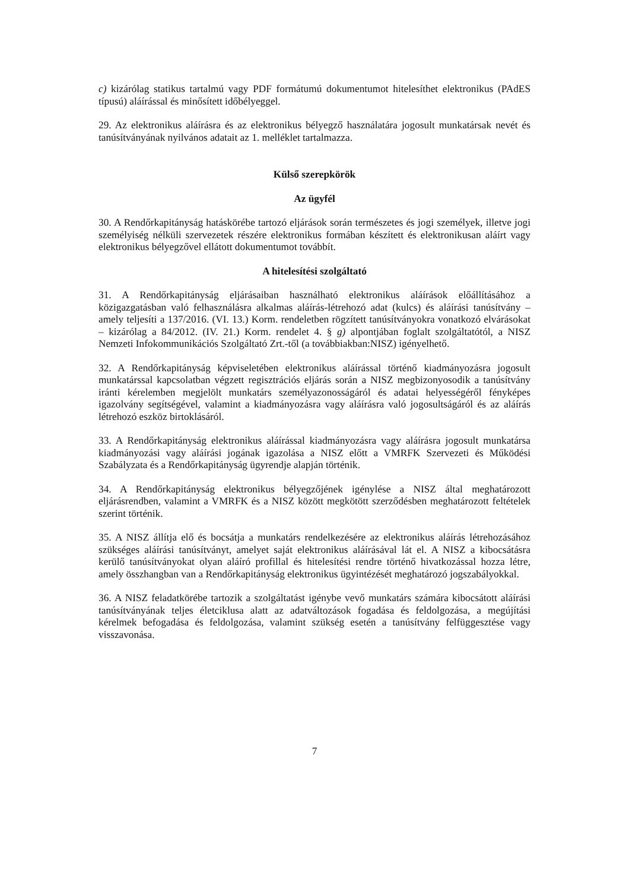c) kizárólag statikus tartalmú vagy PDF formátumú dokumentumot hitelesíthet elektronikus (PAdES típusú) aláírással és minősített időbélyeggel.
29. Az elektronikus aláírásra és az elektronikus bélyegző használatára jogosult munkatársak nevét és tanúsítványának nyilvános adatait az 1. melléklet tartalmazza.
Külső szerepkörök
Az ügyfél
30. A Rendőrkapitányság hatáskörébe tartozó eljárások során természetes és jogi személyek, illetve jogi személyiség nélküli szervezetek részére elektronikus formában készített és elektronikusan aláírt vagy elektronikus bélyegzővel ellátott dokumentumot továbbít.
A hitelesítési szolgáltató
31. A Rendőrkapitányság eljárásaiban használható elektronikus aláírások előállításához a közigazgatásban való felhasználásra alkalmas aláírás-létrehozó adat (kulcs) és aláírási tanúsítvány – amely teljesíti a 137/2016. (VI. 13.) Korm. rendeletben rögzített tanúsítványokra vonatkozó elvárásokat – kizárólag a 84/2012. (IV. 21.) Korm. rendelet 4. § g) alpontjában foglalt szolgáltatótól, a NISZ Nemzeti Infokommunikációs Szolgáltató Zrt.-től (a továbbiakban:NISZ) igényelhető.
32. A Rendőrkapitányság képviseletében elektronikus aláírással történő kiadmányozásra jogosult munkatárssal kapcsolatban végzett regisztrációs eljárás során a NISZ megbizonyosodik a tanúsítvány iránti kérelemben megjelölt munkatárs személyazonosságáról és adatai helyességéről fényképes igazolvány segítségével, valamint a kiadmányozásra vagy aláírásra való jogosultságáról és az aláírás létrehozó eszköz birtoklásáról.
33. A Rendőrkapitányság elektronikus aláírással kiadmányozásra vagy aláírásra jogosult munkatársa kiadmányozási vagy aláírási jogának igazolása a NISZ előtt a VMRFK Szervezeti és Működési Szabályzata és a Rendőrkapitányság ügyrendje alapján történik.
34. A Rendőrkapitányság elektronikus bélyegzőjének igénylése a NISZ által meghatározott eljárásrendben, valamint a VMRFK és a NISZ között megkötött szerződésben meghatározott feltételek szerint történik.
35. A NISZ állítja elő és bocsátja a munkatárs rendelkezésére az elektronikus aláírás létrehozásához szükséges aláírási tanúsítványt, amelyet saját elektronikus aláírásával lát el. A NISZ a kibocsátásra kerülő tanúsítványokat olyan aláíró profillal és hitelesítési rendre történő hivatkozással hozza létre, amely összhangban van a Rendőrkapitányság elektronikus ügyintézését meghatározó jogszabályokkal.
36. A NISZ feladatkörébe tartozik a szolgáltatást igénybe vevő munkatárs számára kibocsátott aláírási tanúsítványának teljes életciklusa alatt az adatváltozások fogadása és feldolgozása, a megújítási kérelmek befogadása és feldolgozása, valamint szükség esetén a tanúsítvány felfüggesztése vagy visszavonása.
7